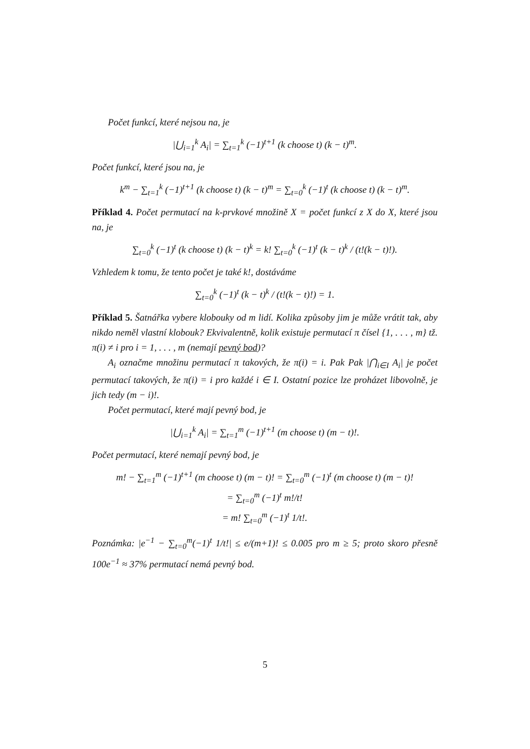Počet funkcí, které nejsou na, je
|⋃<sub>i=1</sub><sup>k</sup> A<sub>i</sub>| = ∑<sub>t=1</sub><sup>k</sup> (−1)<sup>t+1</sup> (k choose t) (k − t)<sup>m</sup>.
Počet funkcí, které jsou na, je
k<sup>m</sup> − ∑<sub>t=1</sub><sup>k</sup> (−1)<sup>t+1</sup> (k choose t) (k − t)<sup>m</sup> = ∑<sub>t=0</sub><sup>k</sup> (−1)<sup>t</sup> (k choose t) (k − t)<sup>m</sup>.
Příklad 4. Počet permutací na k-prvkové množině X = počet funkcí z X do X, které jsou na, je
∑<sub>t=0</sub><sup>k</sup> (−1)<sup>t</sup> (k choose t) (k − t)<sup>k</sup> = k! ∑<sub>t=0</sub><sup>k</sup> (−1)<sup>t</sup> (k − t)<sup>k</sup> / (t!(k − t)!).
Vzhledem k tomu, že tento počet je také k!, dostáváme
∑<sub>t=0</sub><sup>k</sup> (−1)<sup>t</sup> (k − t)<sup>k</sup> / (t!(k − t)!) = 1.
Příklad 5. Šatnářka vybere klobouky od m lidí. Kolika způsoby jim je může vrátit tak, aby nikdo neměl vlastní klobouk? Ekvivalentně, kolik existuje permutací π čísel {1, . . . , m} tž. π(i) ≠ i pro i = 1, . . . , m (nemají pevný bod)?
A<sub>i</sub> označme množinu permutací π takových, že π(i) = i. Pak Pak |⋂<sub>i∈I</sub> A<sub>i</sub>| je počet permutací takových, že π(i) = i pro každé i ∈ I. Ostatní pozice lze proházet libovolně, je jich tedy (m − i)!.
Počet permutací, které mají pevný bod, je
|⋃<sub>i=1</sub><sup>k</sup> A<sub>i</sub>| = ∑<sub>t=1</sub><sup>m</sup> (−1)<sup>t+1</sup> (m choose t) (m − t)!.
Počet permutací, které nemají pevný bod, je
m! − ∑<sub>t=1</sub><sup>m</sup> (−1)<sup>t+1</sup> (m choose t) (m − t)! = ∑<sub>t=0</sub><sup>m</sup> (−1)<sup>t</sup> (m choose t) (m − t)!
= ∑<sub>t=0</sub><sup>m</sup> (−1)<sup>t</sup> m!/t!
= m! ∑<sub>t=0</sub><sup>m</sup> (−1)<sup>t</sup> 1/t!.
Poznámka: |e<sup>−1</sup> − ∑<sub>t=0</sub><sup>m</sup>(−1)<sup>t</sup> 1/t!| ≤ e/(m+1)! ≤ 0.005 pro m ≥ 5; proto skoro přesně 100e<sup>−1</sup> ≈ 37% permutací nemá pevný bod.
5